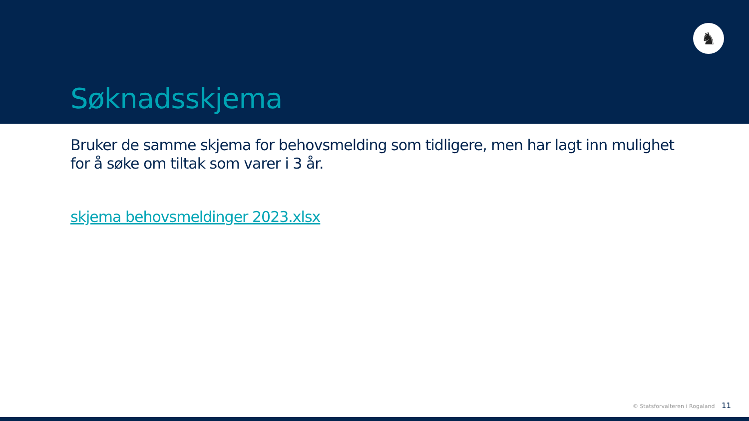♞
Søknadsskjema
Bruker de samme skjema for behovsmelding som tidligere, men har lagt inn mulighet for å søke om tiltak som varer i 3 år.
skjema behovsmeldinger 2023.xlsx
© Statsforvalteren i Rogaland 11